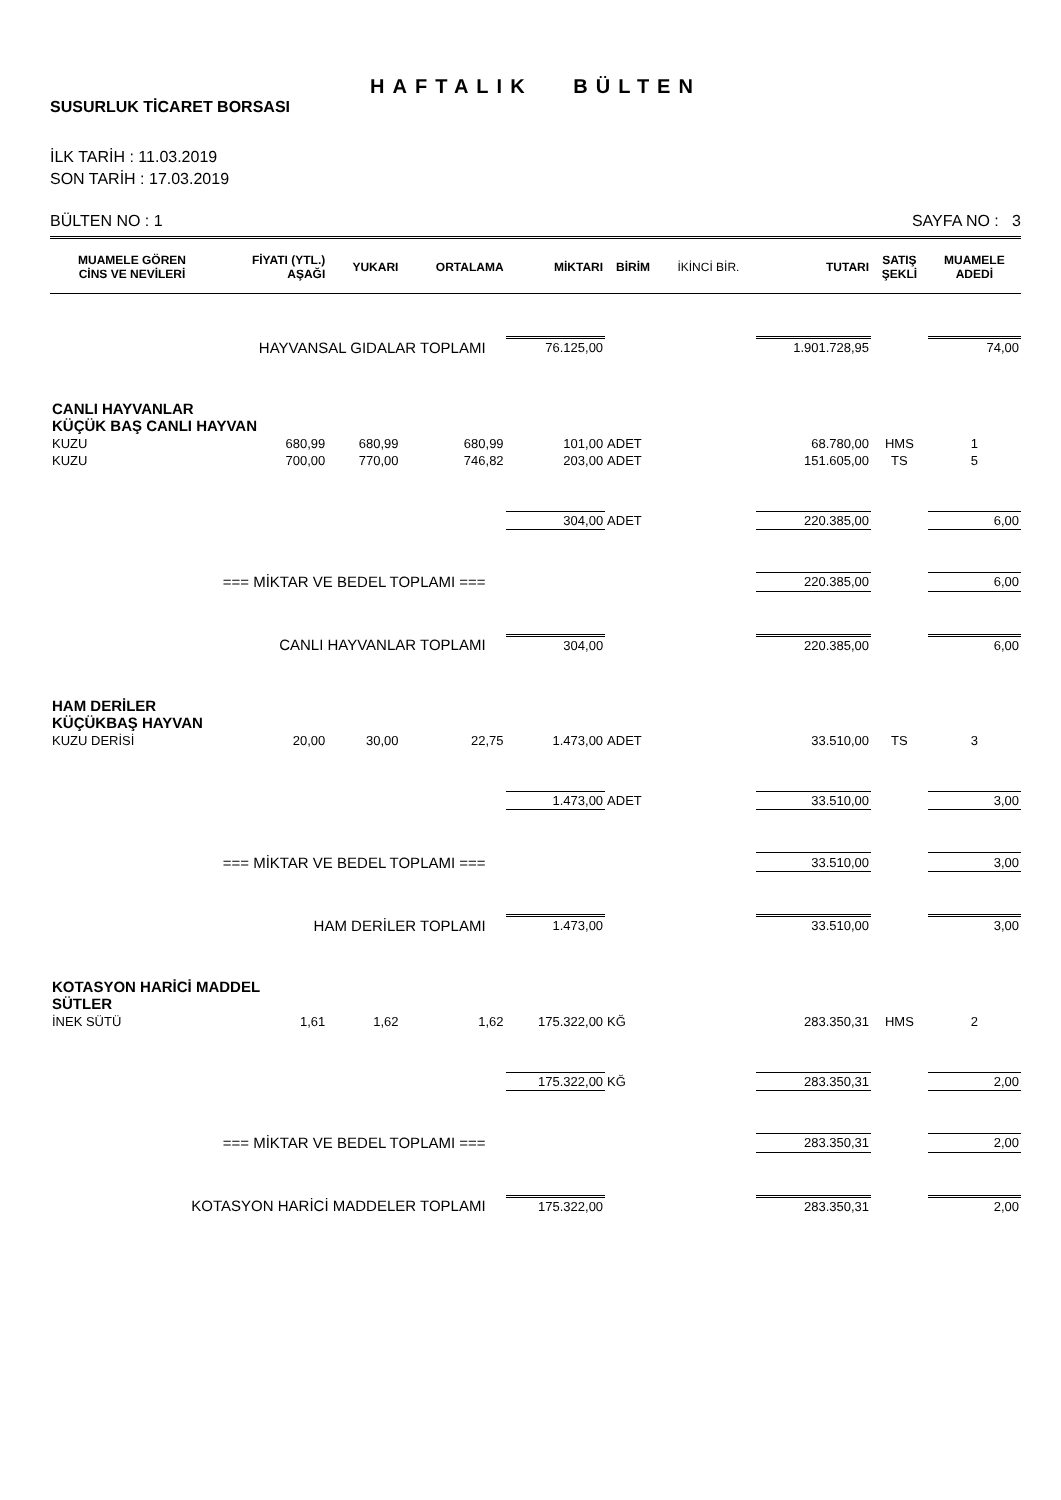HAFTALIK BÜLTEN
SUSURLUK TİCARET BORSASI
İLK TARİH : 11.03.2019
SON TARİH : 17.03.2019
BÜLTEN NO : 1 SAYFA NO : 3
| MUAMELE GÖREN CİNS VE NEVİLERİ | FİYATI (YTL.) AŞAĞI | YUKARI | ORTALAMA | MİKTARI | BİRİM | İKİNCİ BİR. | TUTARI | SATIŞ ŞEKLİ | MUAMELE ADEDİ |
| --- | --- | --- | --- | --- | --- | --- | --- | --- | --- |
| HAYVANSAL GIDALAR TOPLAMI | | | | 76.125,00 | | | 1.901.728,95 | | 74,00 |
| CANLI HAYVANLAR KÜÇÜK BAŞ CANLI HAYVAN | | | | | | | | | |
| KUZU | 680,99 | 680,99 | 680,99 | 101,00 | ADET | | 68.780,00 | HMS | 1 |
| KUZU | 700,00 | 770,00 | 746,82 | 203,00 | ADET | | 151.605,00 | TS | 5 |
| | | | | 304,00 | ADET | | 220.385,00 | | 6,00 |
| === MİKTAR VE BEDEL TOPLAMI === | | | | | | | 220.385,00 | | 6,00 |
| CANLI HAYVANLAR TOPLAMI | | | | 304,00 | | | 220.385,00 | | 6,00 |
| HAM DERİLER KÜÇÜKBAŞ HAYVAN | | | | | | | | | |
| KUZU DERİSİ | 20,00 | 30,00 | 22,75 | 1.473,00 | ADET | | 33.510,00 | TS | 3 |
| | | | | 1.473,00 | ADET | | 33.510,00 | | 3,00 |
| === MİKTAR VE BEDEL TOPLAMI === | | | | | | | 33.510,00 | | 3,00 |
| HAM DERİLER TOPLAMI | | | | 1.473,00 | | | 33.510,00 | | 3,00 |
| KOTASYON HARİCİ MADDEL SÜTLER | | | | | | | | | |
| İNEK SÜTÜ | 1,61 | 1,62 | 1,62 | 175.322,00 | KĞ | | 283.350,31 | HMS | 2 |
| | | | | 175.322,00 | KĞ | | 283.350,31 | | 2,00 |
| === MİKTAR VE BEDEL TOPLAMI === | | | | | | | 283.350,31 | | 2,00 |
| KOTASYON HARİCİ MADDELER TOPLAMI | | | | 175.322,00 | | | 283.350,31 | | 2,00 |